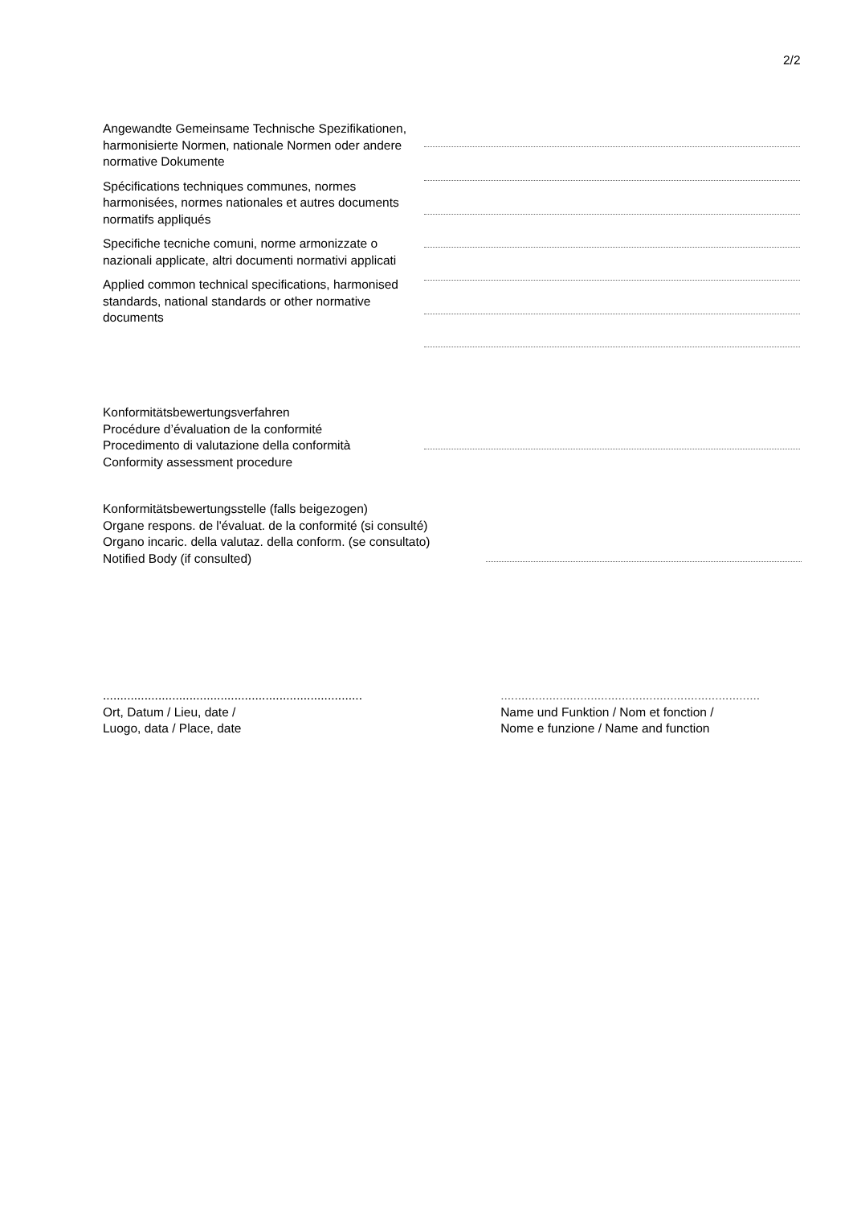2/2
Angewandte Gemeinsame Technische Spezifikationen, harmonisierte Normen, nationale Normen oder andere normative Dokumente
Spécifications techniques communes, normes harmonisées, normes nationales et autres documents normatifs appliqués
Specifiche tecniche comuni, norme armonizzate o nazionali applicate, altri documenti normativi applicati
Applied common technical specifications, harmonised standards, national standards or other normative documents
Konformitätsbewertungsverfahren
Procédure d’évaluation de la conformité
Procedimento di valutazione della conformità
Conformity assessment procedure
Konformitätsbewertungsstelle (falls beigezogen)
Organe respons. de l'évaluat. de la conformité (si consulté)
Organo incaric. della valutaz. della conform. (se consultato)
Notified Body (if consulted)
...........................................................................
Ort, Datum / Lieu, date /
Luogo, data / Place, date
...........................................................................
Name und Funktion / Nom et fonction /
Nome e funzione / Name and function